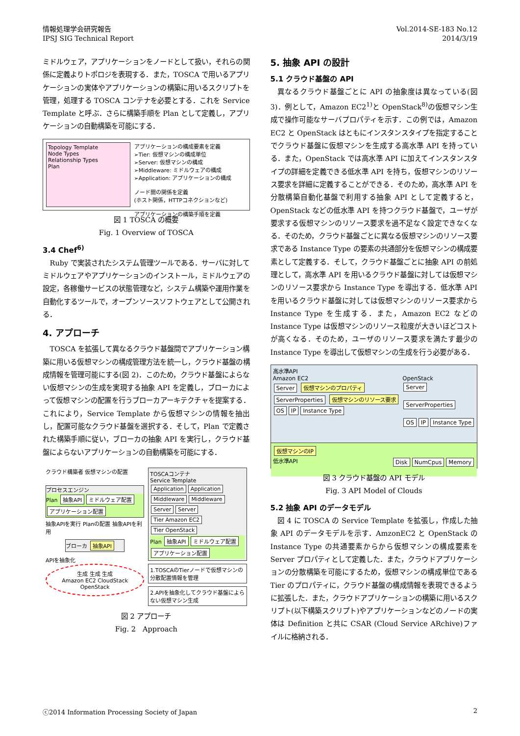情報処理学会研究報告
IPSJ SIG Technical Report
Vol.2014-SE-183 No.12
2014/3/19
ミドルウェア，アプリケーションをノードとして扱い，それらの関係に定義よりトポロジを表現する．また，TOSCA で用いるアプリケーションの実体やアプリケーションの構築に用いるスクリプトを管理，処理する TOSCA コンテナを必要とする．これを Service Template と呼ぶ．さらに構築手順を Plan として定義し，アプリケーションの自動構築を可能にする．
Topology Template
Node Types
Relationship Types
Plan
アプリケーションの構成要素を定義
➢Tier: 仮想マシンの構成単位
➢Server: 仮想マシンの構成
➢Middleware: ミドルウェアの構成
➢Application: アプリケーションの構成
ノード間の関係を定義
(ホスト関係，HTTPコネクションなど)
アプリケーションの構築手順を定義
図 1 TOSCA の概要
Fig. 1 Overview of TOSCA
3.4 Chef<sup>6)</sup>
Ruby で実装されたシステム管理ツールである．サーバに対してミドルウェアやアプリケーションのインストール，ミドルウェアの設定，各稼働サービスの状態管理など，システム構築や運用作業を自動化するツールで，オープンソースソフトウェアとして公開される．
4. アプローチ
TOSCA を拡張して異なるクラウド基盤間でアプリケーション構築に用いる仮想マシンの構成管理方法を統一し，クラウド基盤の構成情報を管理可能にする(図 2)．このため，クラウド基盤によらない仮想マシンの生成を実現する抽象 API を定義し，ブローカによって仮想マシンの配置を行うブローカアーキテクチャを提案する．これにより，Service Template から仮想マシンの情報を抽出し，配置可能なクラウド基盤を選択する．そして，Plan で定義された構築手順に従い，ブローカの抽象 API を実行し，クラウド基盤によらないアプリケーションの自動構築を可能にする．
クラウド構築者 仮想マシンの配置
プロセスエンジン
Plan 抽象API ミドルウェア配置 アプリケーション配置
抽象APIを実行 Planの配置 抽象APIを利用
ブローカ 抽象API
APIを抽象化
生成 生成 生成
Amazon EC2 CloudStack
OpenStack
TOSCAコンテナ
Service Template
Application Application
Middleware Middleware
Server Server
Tier Amazon EC2 Tier OpenStack
Plan 抽象API ミドルウェア配置 アプリケーション配置
1.TOSCAのTierノードで仮想マシンの分散配置情報を管理
2.APIを抽象化してクラウド基盤によらない仮想マシン生成
図 2 アプローチ
Fig. 2　Approach
5. 抽象 API の設計
5.1 クラウド基盤の API
異なるクラウド基盤ごとに API の抽象度は異なっている(図 3)．例として，Amazon EC2<sup>1)</sup>と OpenStack<sup>8)</sup>の仮想マシン生成で操作可能なサーバプロパティを示す．この例では，Amazon EC2 と OpenStack はともにインスタンスタイプを指定することでクラウド基盤に仮想マシンを生成する高水準 API を持っている．また，OpenStack では高水準 API に加えてインスタンスタイプの詳細を定義できる低水準 API を持ち，仮想マシンのリソース要求を詳細に定義することができる．そのため，高水準 API を分散構築自動化基盤で利用する抽象 API として定義すると，OpenStack などの低水準 API を持つクラウド基盤で，ユーザが要求する仮想マシンのリソース要求を過不足なく設定できなくなる．そのため，クラウド基盤ごとに異なる仮想マシンのリソース要求である Instance Type の要素の共通部分を仮想マシンの構成要素として定義する．そして，クラウド基盤ごとに抽象 API の前処理として，高水準 API を用いるクラウド基盤に対しては仮想マシンのリソース要求から Instance Type を導出する．低水準 API を用いるクラウド基盤に対しては仮想マシンのリソース要求から Instance Type を生成する．また，Amazon EC2 などの Instance Type は仮想マシンのリソース粒度が大きいほどコストが高くなる．そのため，ユーザのリソース要求を満たす最少の Instance Type を導出して仮想マシンの生成を行う必要がある．
高水準API
Amazon EC2
Server 仮想マシンのプロパティ
ServerProperties 仮想マシンのリソース要求
OS IP Instance Type
OpenStack
Server
ServerProperties
OS IP Instance Type
仮想マシンのIP
低水準API Disk NumCpus Memory
図 3 クラウド基盤の API モデル
Fig. 3 API Model of Clouds
5.2 抽象 API のデータモデル
図 4 に TOSCA の Service Template を拡張し，作成した抽象 API のデータモデルを示す．AmzonEC2 と OpenStack の Instance Type の共通要素からから仮想マシンの構成要素を Server プロパティとして定義した．また，クラウドアプリケーションの分散構築を可能にするため，仮想マシンの構成単位である Tier のプロパティに，クラウド基盤の構成情報を表現できるように拡張した．また，クラウドアプリケーションの構築に用いるスクリプト(以下構築スクリプト)やアプリケーションなどのノードの実体は Definition と共に CSAR (Cloud Service ARchive)ファイルに格納される．
ⓒ2014 Information Processing Society of Japan 2